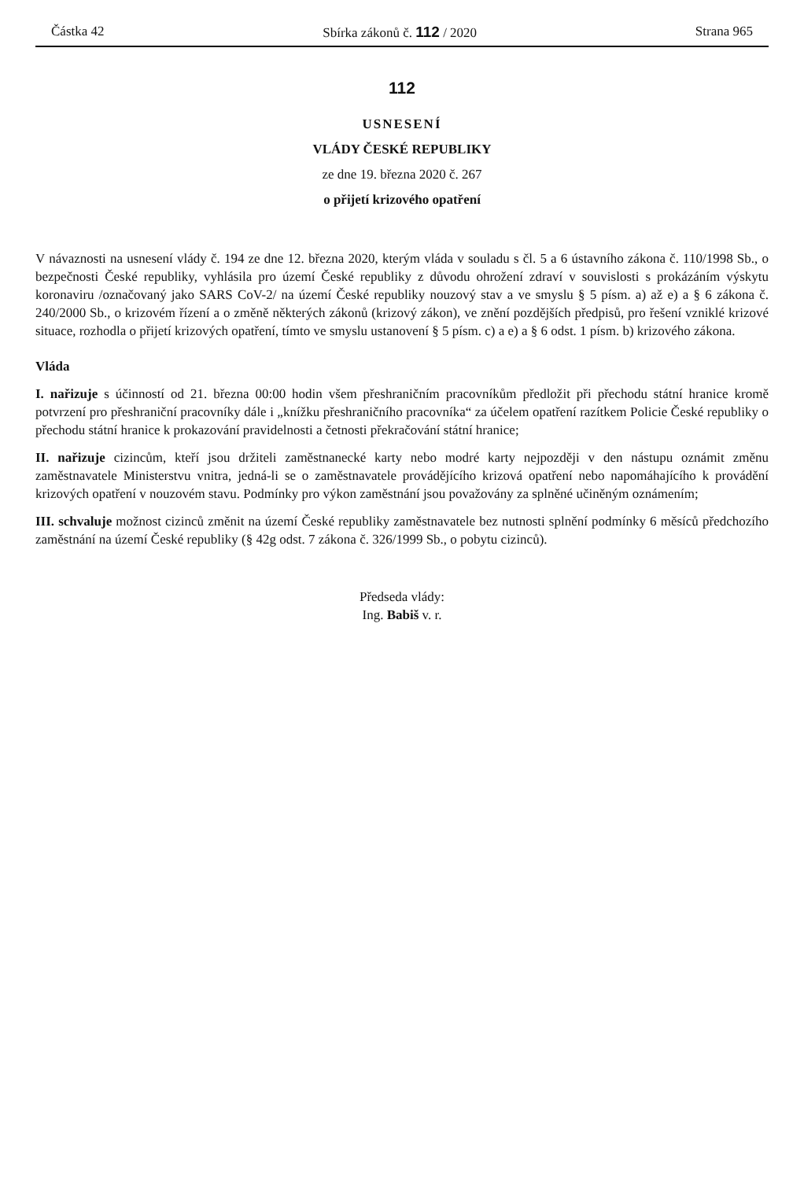Částka 42 Sbírka zákonů č. 112 / 2020 Strana 965
112
USNESENÍ
VLÁDY ČESKÉ REPUBLIKY
ze dne 19. března 2020 č. 267
o přijetí krizového opatření
V návaznosti na usnesení vlády č. 194 ze dne 12. března 2020, kterým vláda v souladu s čl. 5 a 6 ústavního zákona č. 110/1998 Sb., o bezpečnosti České republiky, vyhlásila pro území České republiky z důvodu ohrožení zdraví v souvislosti s prokázáním výskytu koronaviru /označovaný jako SARS CoV-2/ na území České republiky nouzový stav a ve smyslu § 5 písm. a) až e) a § 6 zákona č. 240/2000 Sb., o krizovém řízení a o změně některých zákonů (krizový zákon), ve znění pozdějších předpisů, pro řešení vzniklé krizové situace, rozhodla o přijetí krizových opatření, tímto ve smyslu ustanovení § 5 písm. c) a e) a § 6 odst. 1 písm. b) krizového zákona.
Vláda
I. nařizuje s účinností od 21. března 00:00 hodin všem přeshraničním pracovníkům předložit při přechodu státní hranice kromě potvrzení pro přeshraniční pracovníky dále i „knížku přeshraničního pracovníka“ za účelem opatření razítkem Policie České republiky o přechodu státní hranice k prokazování pravidelnosti a četnosti překračování státní hranice;
II. nařizuje cizincům, kteří jsou držiteli zaměstnanecké karty nebo modré karty nejpozději v den nástupu oznámit změnu zaměstnavatele Ministerstvu vnitra, jedná-li se o zaměstnavatele provádějícího krizová opatření nebo napomáhajícího k provádění krizových opatření v nouzovém stavu. Podmínky pro výkon zaměstnání jsou považovány za splněné učiněným oznámením;
III. schvaluje možnost cizinců změnit na území České republiky zaměstnavatele bez nutnosti splnění podmínky 6 měsíců předchozího zaměstnání na území České republiky (§ 42g odst. 7 zákona č. 326/1999 Sb., o pobytu cizinců).
Předseda vlády:
Ing. Babiš v. r.